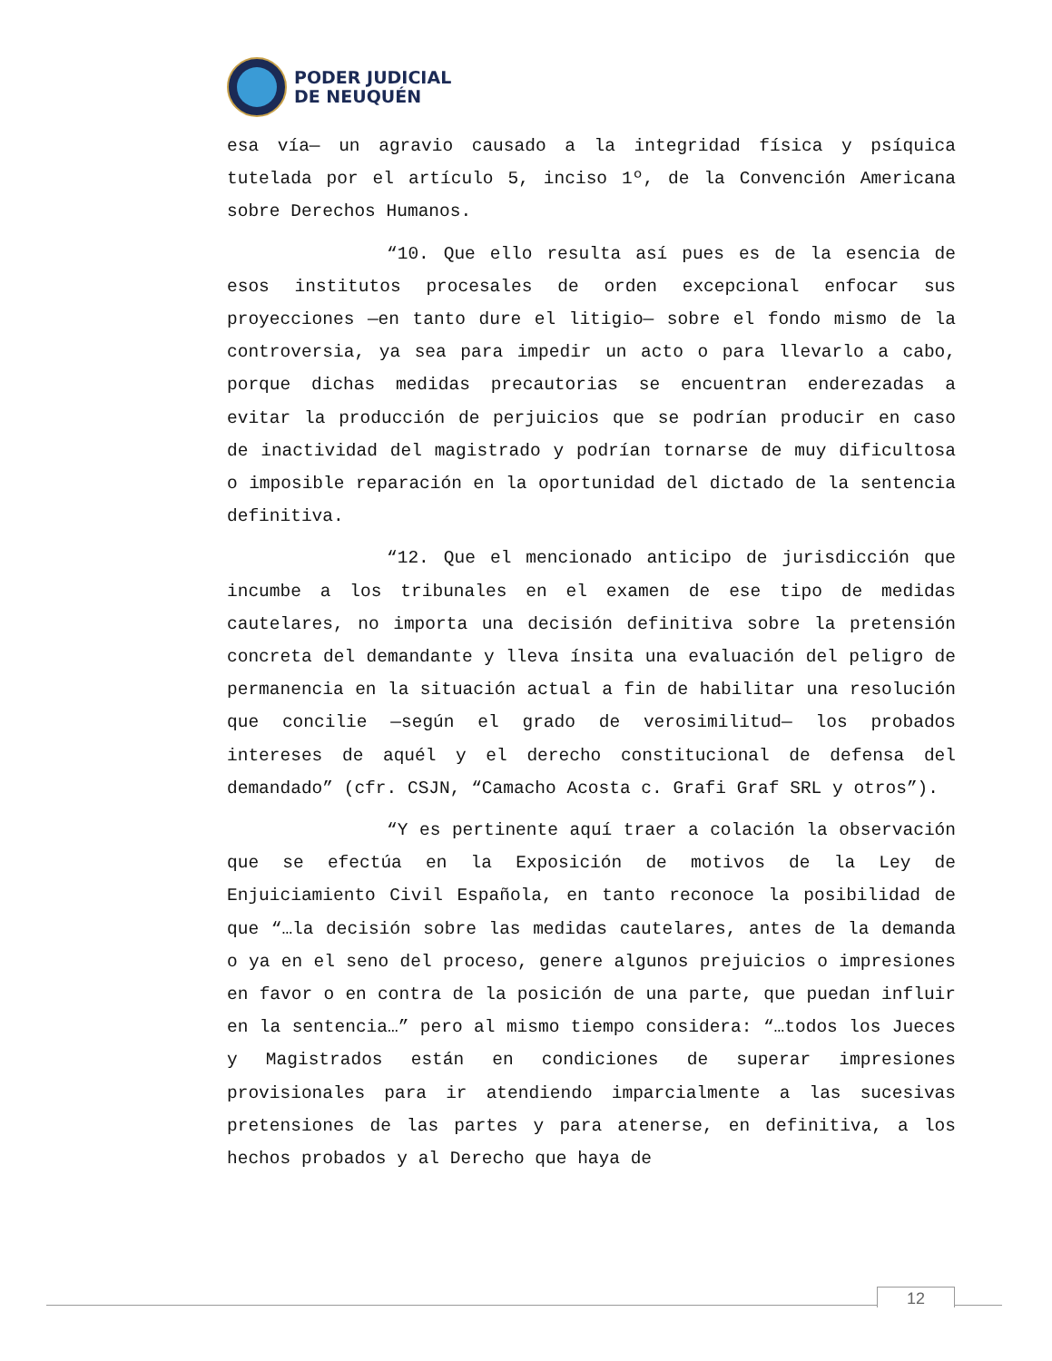PODER JUDICIAL
DE NEUQUÉN
esa vía— un agravio causado a la integridad física y psíquica tutelada por el artículo 5, inciso 1º, de la Convención Americana sobre Derechos Humanos.
“10. Que ello resulta así pues es de la esencia de esos institutos procesales de orden excepcional enfocar sus proyecciones —en tanto dure el litigio— sobre el fondo mismo de la controversia, ya sea para impedir un acto o para llevarlo a cabo, porque dichas medidas precautorias se encuentran enderezadas a evitar la producción de perjuicios que se podrían producir en caso de inactividad del magistrado y podrían tornarse de muy dificultosa o imposible reparación en la oportunidad del dictado de la sentencia definitiva.
“12. Que el mencionado anticipo de jurisdicción que incumbe a los tribunales en el examen de ese tipo de medidas cautelares, no importa una decisión definitiva sobre la pretensión concreta del demandante y lleva ínsita una evaluación del peligro de permanencia en la situación actual a fin de habilitar una resolución que concilie —según el grado de verosimilitud— los probados intereses de aquél y el derecho constitucional de defensa del demandado” (cfr. CSJN, “Camacho Acosta c. Grafi Graf SRL y otros”).
“Y es pertinente aquí traer a colación la observación que se efectúa en la Exposición de motivos de la Ley de Enjuiciamiento Civil Española, en tanto reconoce la posibilidad de que “…la decisión sobre las medidas cautelares, antes de la demanda o ya en el seno del proceso, genere algunos prejuicios o impresiones en favor o en contra de la posición de una parte, que puedan influir en la sentencia…” pero al mismo tiempo considera: “…todos los Jueces y Magistrados están en condiciones de superar impresiones provisionales para ir atendiendo imparcialmente a las sucesivas pretensiones de las partes y para atenerse, en definitiva, a los hechos probados y al Derecho que haya de
12